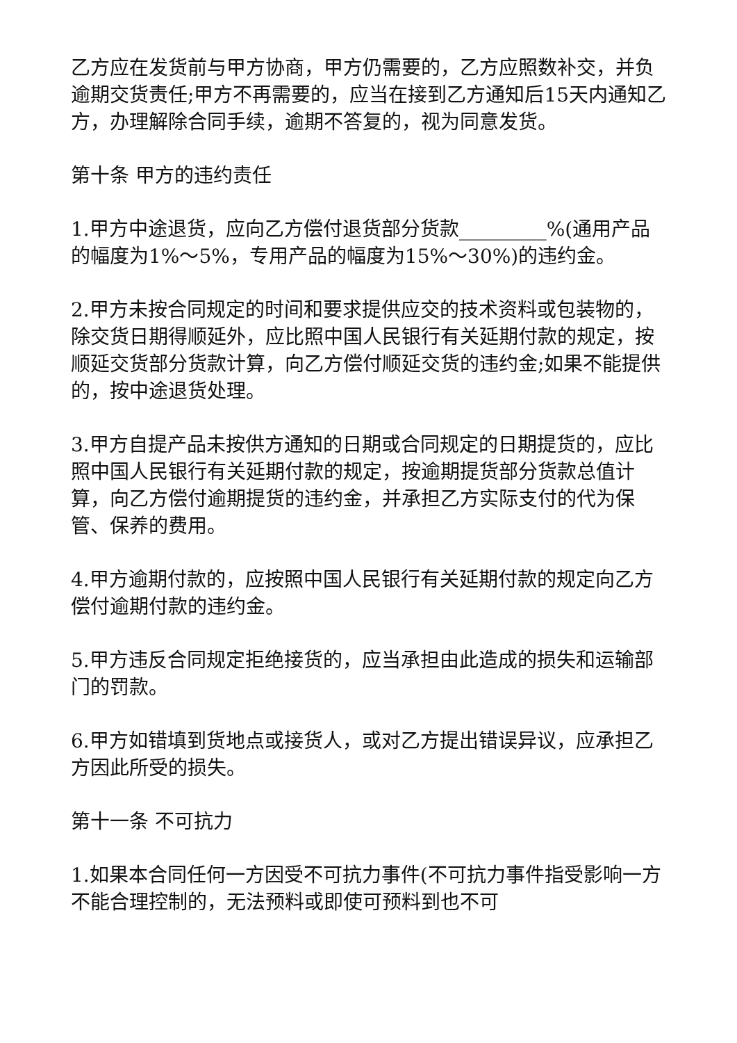乙方应在发货前与甲方协商，甲方仍需要的，乙方应照数补交，并负逾期交货责任;甲方不再需要的，应当在接到乙方通知后15天内通知乙方，办理解除合同手续，逾期不答复的，视为同意发货。
第十条 甲方的违约责任
1.甲方中途退货，应向乙方偿付退货部分货款_________%(通用产品的幅度为1%～5%，专用产品的幅度为15%～30%)的违约金。
2.甲方未按合同规定的时间和要求提供应交的技术资料或包装物的，除交货日期得顺延外，应比照中国人民银行有关延期付款的规定，按顺延交货部分货款计算，向乙方偿付顺延交货的违约金;如果不能提供的，按中途退货处理。
3.甲方自提产品未按供方通知的日期或合同规定的日期提货的，应比照中国人民银行有关延期付款的规定，按逾期提货部分货款总值计算，向乙方偿付逾期提货的违约金，并承担乙方实际支付的代为保管、保养的费用。
4.甲方逾期付款的，应按照中国人民银行有关延期付款的规定向乙方偿付逾期付款的违约金。
5.甲方违反合同规定拒绝接货的，应当承担由此造成的损失和运输部门的罚款。
6.甲方如错填到货地点或接货人，或对乙方提出错误异议，应承担乙方因此所受的损失。
第十一条 不可抗力
1.如果本合同任何一方因受不可抗力事件(不可抗力事件指受影响一方不能合理控制的，无法预料或即使可预料到也不可